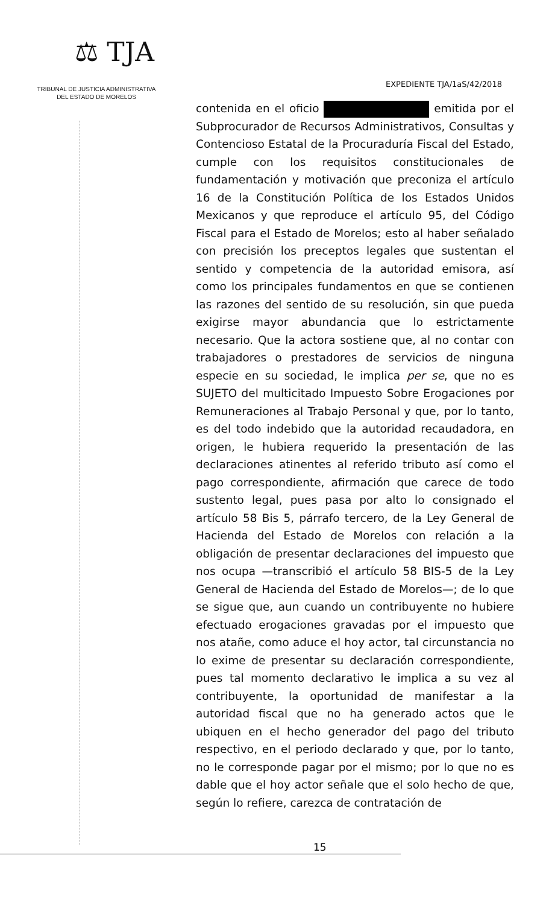⚖ TJA
TRIBUNAL DE JUSTICIA ADMINISTRATIVA
DEL ESTADO DE MORELOS
EXPEDIENTE TJA/1aS/42/2018
contenida en el oficio emitida por el Subprocurador de Recursos Administrativos, Consultas y Contencioso Estatal de la Procuraduría Fiscal del Estado, cumple con los requisitos constitucionales de fundamentación y motivación que preconiza el artículo 16 de la Constitución Política de los Estados Unidos Mexicanos y que reproduce el artículo 95, del Código Fiscal para el Estado de Morelos; esto al haber señalado con precisión los preceptos legales que sustentan el sentido y competencia de la autoridad emisora, así como los principales fundamentos en que se contienen las razones del sentido de su resolución, sin que pueda exigirse mayor abundancia que lo estrictamente necesario. Que la actora sostiene que, al no contar con trabajadores o prestadores de servicios de ninguna especie en su sociedad, le implica per se, que no es SUJETO del multicitado Impuesto Sobre Erogaciones por Remuneraciones al Trabajo Personal y que, por lo tanto, es del todo indebido que la autoridad recaudadora, en origen, le hubiera requerido la presentación de las declaraciones atinentes al referido tributo así como el pago correspondiente, afirmación que carece de todo sustento legal, pues pasa por alto lo consignado el artículo 58 Bis 5, párrafo tercero, de la Ley General de Hacienda del Estado de Morelos con relación a la obligación de presentar declaraciones del impuesto que nos ocupa —transcribió el artículo 58 BIS-5 de la Ley General de Hacienda del Estado de Morelos—; de lo que se sigue que, aun cuando un contribuyente no hubiere efectuado erogaciones gravadas por el impuesto que nos atañe, como aduce el hoy actor, tal circunstancia no lo exime de presentar su declaración correspondiente, pues tal momento declarativo le implica a su vez al contribuyente, la oportunidad de manifestar a la autoridad fiscal que no ha generado actos que le ubiquen en el hecho generador del pago del tributo respectivo, en el periodo declarado y que, por lo tanto, no le corresponde pagar por el mismo; por lo que no es dable que el hoy actor señale que el solo hecho de que, según lo refiere, carezca de contratación de
15